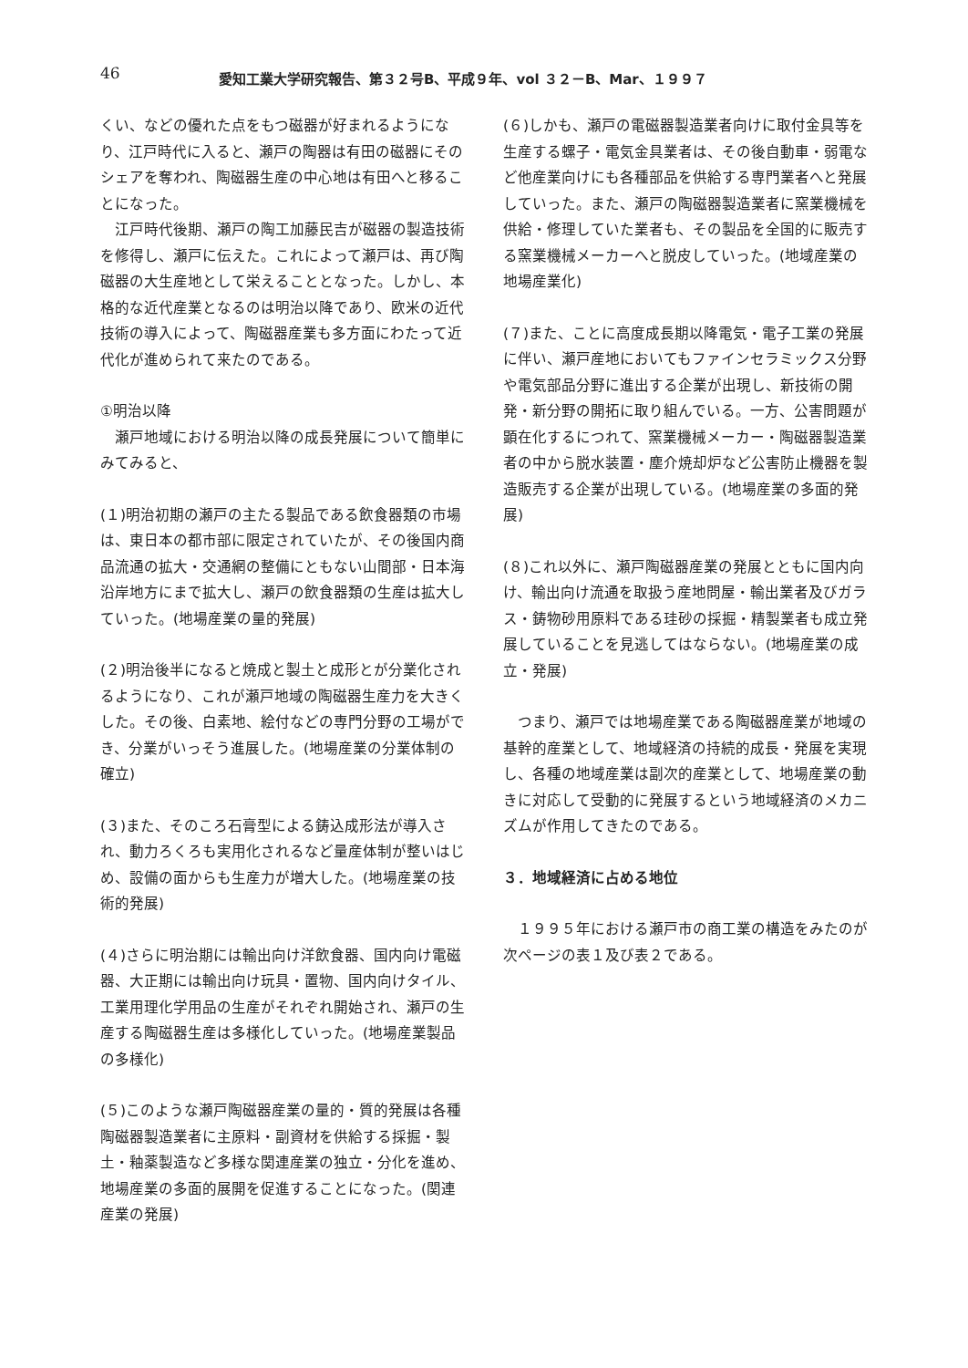46 愛知工業大学研究報告、第３２号B、平成９年、vol ３２－B、Mar、１９９７
くい、などの優れた点をもつ磁器が好まれるようになり、江戸時代に入ると、瀬戸の陶器は有田の磁器にそのシェアを奪われ、陶磁器生産の中心地は有田へと移ることになった。
江戸時代後期、瀬戸の陶工加藤民吉が磁器の製造技術を修得し、瀬戸に伝えた。これによって瀬戸は、再び陶磁器の大生産地として栄えることとなった。しかし、本格的な近代産業となるのは明治以降であり、欧米の近代技術の導入によって、陶磁器産業も多方面にわたって近代化が進められて来たのである。
①明治以降
瀬戸地域における明治以降の成長発展について簡単にみてみると、
(１)明治初期の瀬戸の主たる製品である飲食器類の市場は、東日本の都市部に限定されていたが、その後国内商品流通の拡大・交通網の整備にともない山間部・日本海沿岸地方にまで拡大し、瀬戸の飲食器類の生産は拡大していった。(地場産業の量的発展)
(２)明治後半になると焼成と製土と成形とが分業化されるようになり、これが瀬戸地域の陶磁器生産力を大きくした。その後、白素地、絵付などの専門分野の工場ができ、分業がいっそう進展した。(地場産業の分業体制の確立)
(３)また、そのころ石膏型による鋳込成形法が導入され、動力ろくろも実用化されるなど量産体制が整いはじめ、設備の面からも生産力が増大した。(地場産業の技術的発展)
(４)さらに明治期には輸出向け洋飲食器、国内向け電磁器、大正期には輸出向け玩具・置物、国内向けタイル、工業用理化学用品の生産がそれぞれ開始され、瀬戸の生産する陶磁器生産は多様化していった。(地場産業製品の多様化)
(５)このような瀬戸陶磁器産業の量的・質的発展は各種陶磁器製造業者に主原料・副資材を供給する採掘・製土・釉薬製造など多様な関連産業の独立・分化を進め、地場産業の多面的展開を促進することになった。(関連産業の発展)
(６)しかも、瀬戸の電磁器製造業者向けに取付金具等を生産する螺子・電気金具業者は、その後自動車・弱電など他産業向けにも各種部品を供給する専門業者へと発展していった。また、瀬戸の陶磁器製造業者に窯業機械を供給・修理していた業者も、その製品を全国的に販売する窯業機械メーカーへと脱皮していった。(地域産業の地場産業化)
(７)また、ことに高度成長期以降電気・電子工業の発展に伴い、瀬戸産地においてもファインセラミックス分野や電気部品分野に進出する企業が出現し、新技術の開発・新分野の開拓に取り組んでいる。一方、公害問題が顕在化するにつれて、窯業機械メーカー・陶磁器製造業者の中から脱水装置・塵介焼却炉など公害防止機器を製造販売する企業が出現している。(地場産業の多面的発展)
(８)これ以外に、瀬戸陶磁器産業の発展とともに国内向け、輸出向け流通を取扱う産地問屋・輸出業者及びガラス・鋳物砂用原料である珪砂の採掘・精製業者も成立発展していることを見逃してはならない。(地場産業の成立・発展)
つまり、瀬戸では地場産業である陶磁器産業が地域の基幹的産業として、地域経済の持続的成長・発展を実現し、各種の地域産業は副次的産業として、地場産業の動きに対応して受動的に発展するという地域経済のメカニズムが作用してきたのである。
３．地域経済に占める地位
１９９５年における瀬戸市の商工業の構造をみたのが次ページの表１及び表２である。